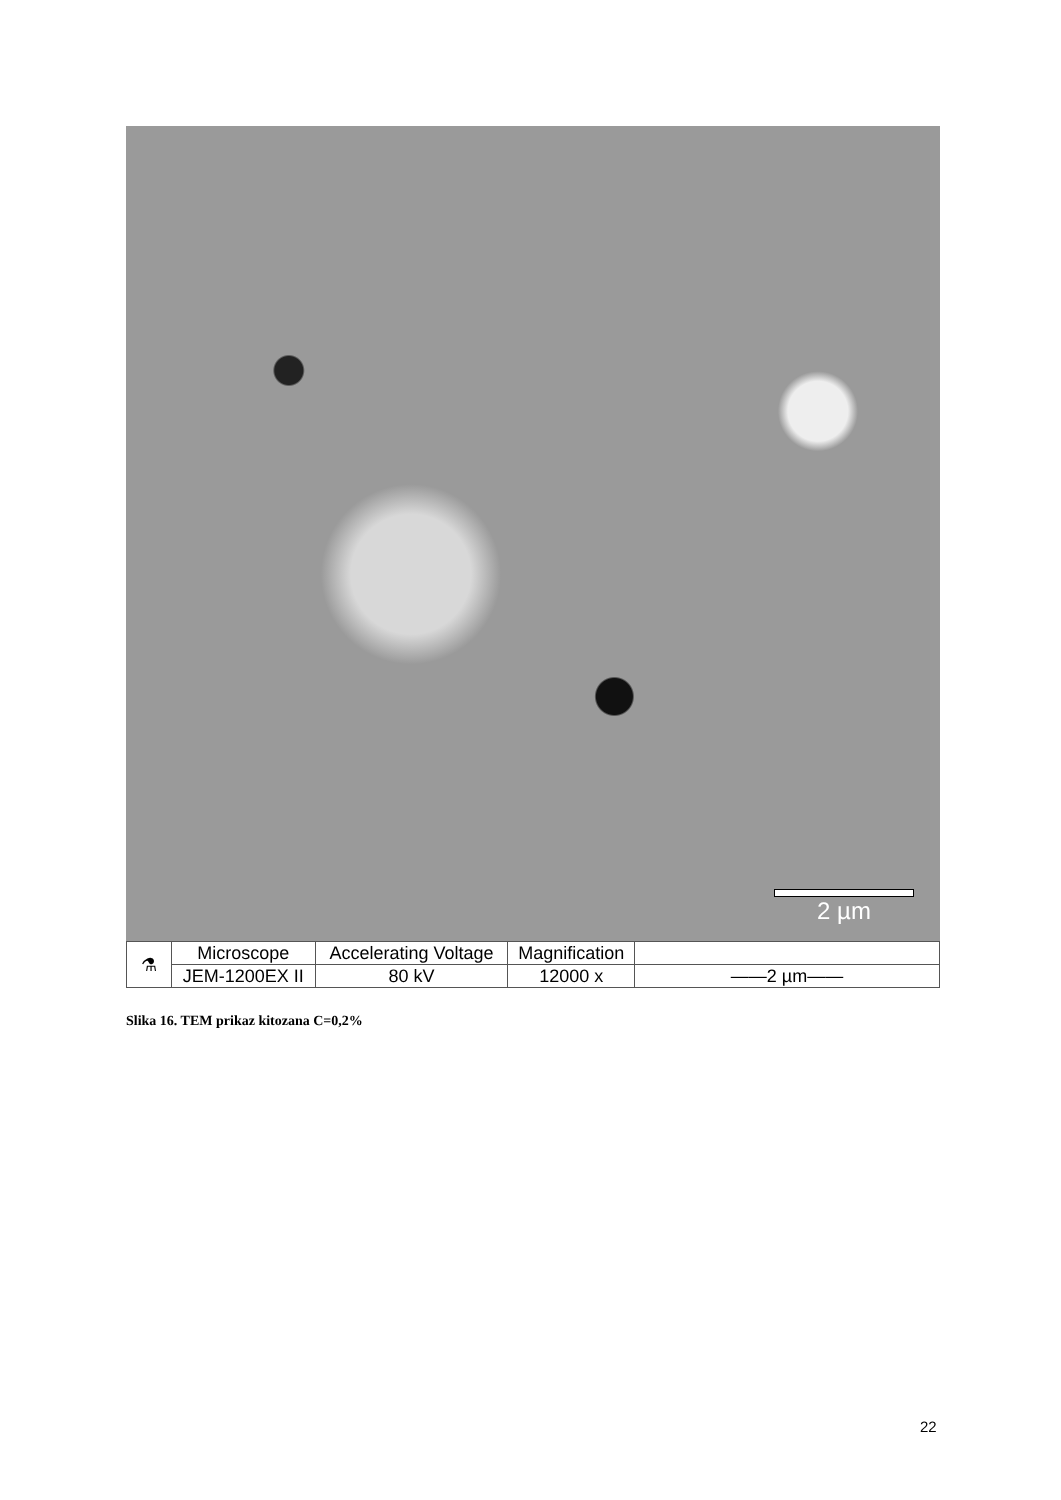2 µm
| ⚗ | Microscope | Accelerating Voltage | Magnification | |
| | JEM-1200EX II | 80 kV | 12000 x | ——2 µm—— |
Slika 16. TEM prikaz kitozana C=0,2%
22